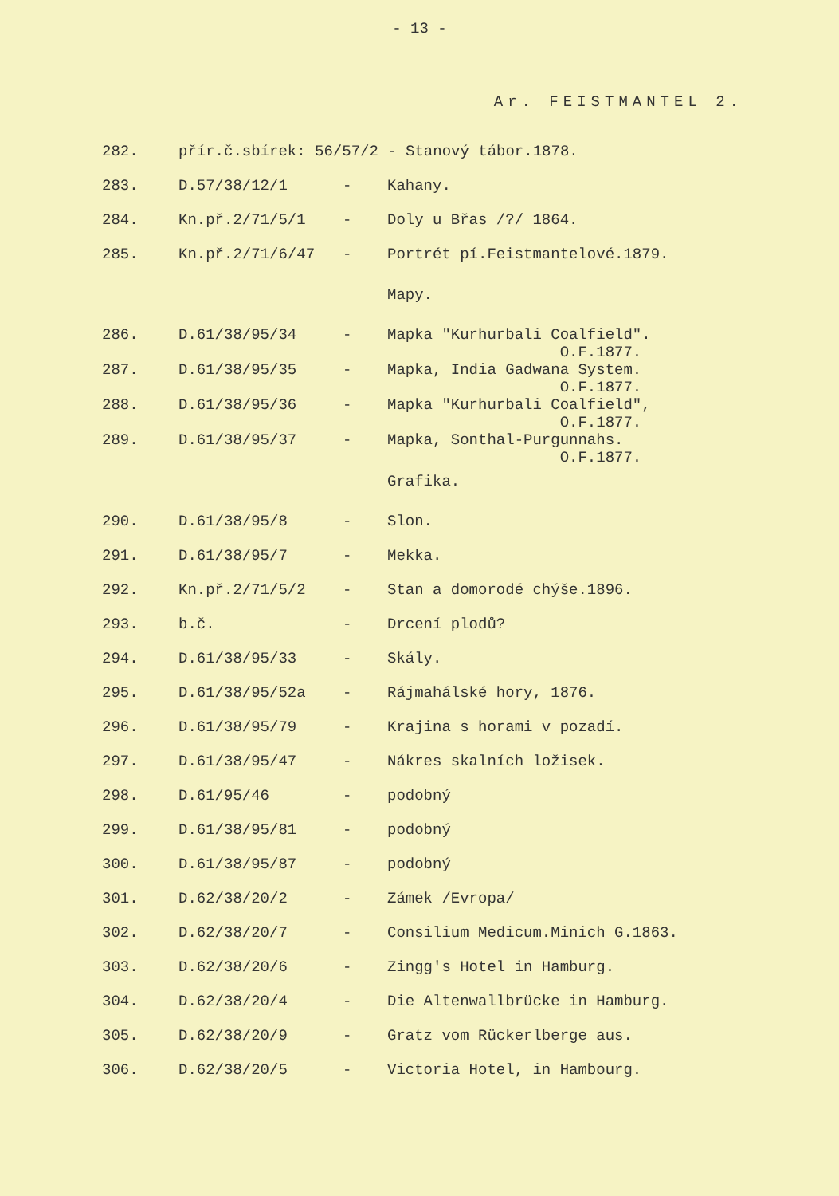- 13 -
Ar. FEISTMANTEL 2.
| 282. | přír.č.sbírek: 56/57/2 - Stanový tábor.1878. | | |
| 283. | D.57/38/12/1 | - | Kahany. |
| 284. | Kn.př.2/71/5/1 | - | Doly u Břas /?/ 1864. |
| 285. | Kn.př.2/71/6/47 | - | Portrét pí.Feistmantelové.1879. |
| | | | Mapy. |
| 286. | D.61/38/95/34 | - | Mapka "Kurhurbali Coalfield". O.F.1877. |
| 287. | D.61/38/95/35 | - | Mapka, India Gadwana System. O.F.1877. |
| 288. | D.61/38/95/36 | - | Mapka "Kurhurbali Coalfield", O.F.1877. |
| 289. | D.61/38/95/37 | - | Mapka, Sonthal-Purgunnahs. O.F.1877. |
| | | | Grafika. |
| 290. | D.61/38/95/8 | - | Slon. |
| 291. | D.61/38/95/7 | - | Mekka. |
| 292. | Kn.př.2/71/5/2 | - | Stan a domorodé chýše.1896. |
| 293. | b.č. | - | Drcení plodů? |
| 294. | D.61/38/95/33 | - | Skály. |
| 295. | D.61/38/95/52a | - | Rájmahálské hory, 1876. |
| 296. | D.61/38/95/79 | - | Krajina s horami v pozadí. |
| 297. | D.61/38/95/47 | - | Nákres skalních ložisek. |
| 298. | D.61/95/46 | - | podobný |
| 299. | D.61/38/95/81 | - | podobný |
| 300. | D.61/38/95/87 | - | podobný |
| 301. | D.62/38/20/2 | - | Zámek /Evropa/ |
| 302. | D.62/38/20/7 | - | Consilium Medicum.Minich G.1863. |
| 303. | D.62/38/20/6 | - | Zingg's Hotel in Hamburg. |
| 304. | D.62/38/20/4 | - | Die Altenwallbrücke in Hamburg. |
| 305. | D.62/38/20/9 | - | Gratz vom Rückerlberge aus. |
| 306. | D.62/38/20/5 | - | Victoria Hotel, in Hambourg. |